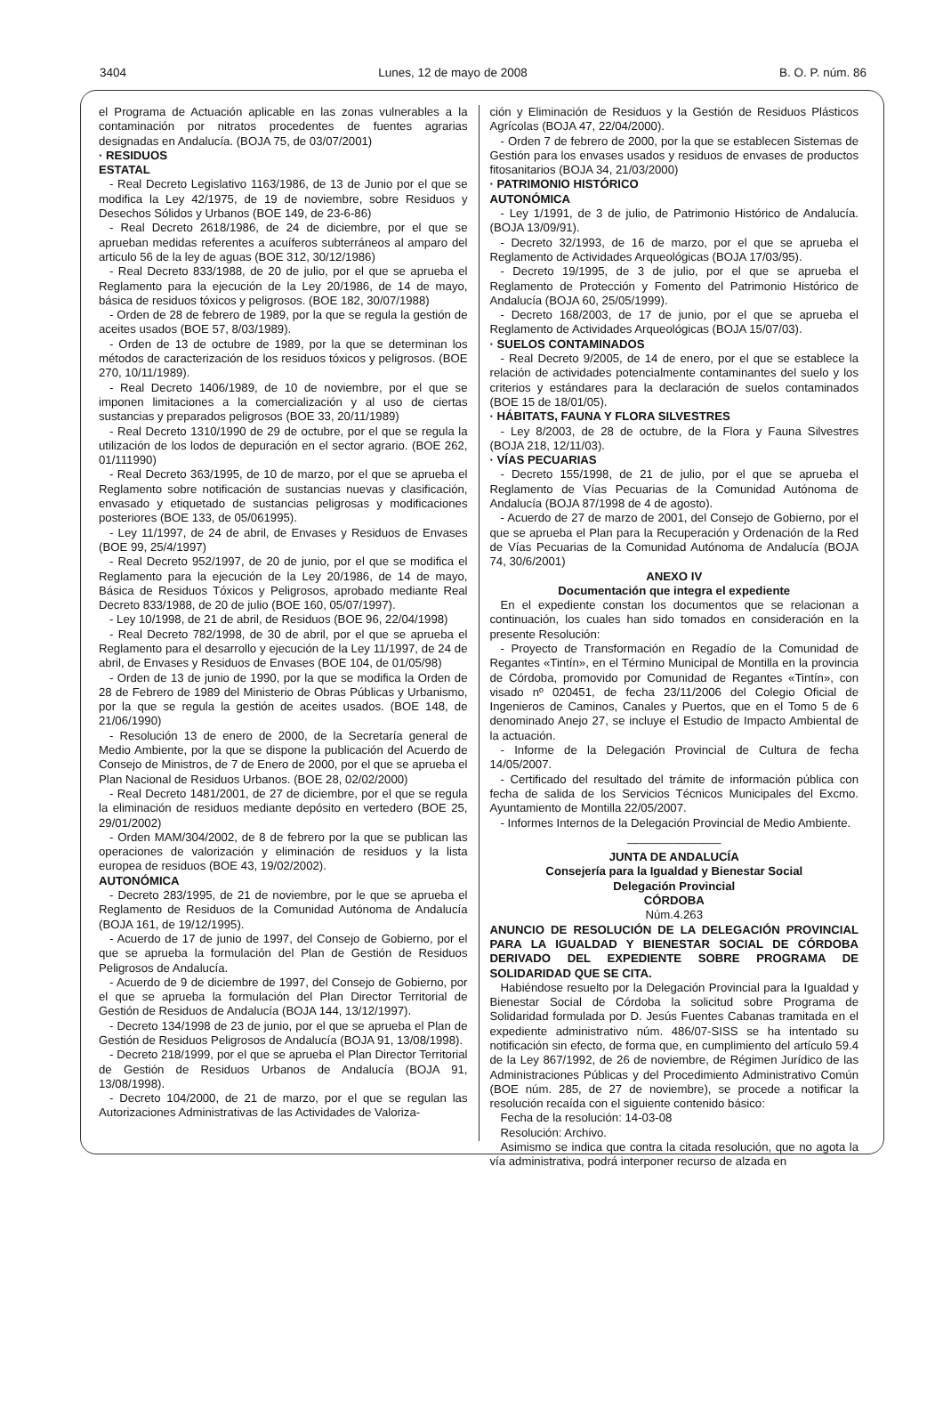3404 Lunes, 12 de mayo de 2008 B. O. P. núm. 86
el Programa de Actuación aplicable en las zonas vulnerables a la contaminación por nitratos procedentes de fuentes agrarias designadas en Andalucía. (BOJA 75, de 03/07/2001)
· RESIDUOS
ESTATAL
- Real Decreto Legislativo 1163/1986, de 13 de Junio por el que se modifica la Ley 42/1975, de 19 de noviembre, sobre Residuos y Desechos Sólidos y Urbanos (BOE 149, de 23-6-86)
- Real Decreto 2618/1986, de 24 de diciembre, por el que se aprueban medidas referentes a acuíferos subterráneos al amparo del articulo 56 de la ley de aguas (BOE 312, 30/12/1986)
- Real Decreto 833/1988, de 20 de julio, por el que se aprueba el Reglamento para la ejecución de la Ley 20/1986, de 14 de mayo, básica de residuos tóxicos y peligrosos. (BOE 182, 30/07/1988)
- Orden de 28 de febrero de 1989, por la que se regula la gestión de aceites usados (BOE 57, 8/03/1989).
- Orden de 13 de octubre de 1989, por la que se determinan los métodos de caracterización de los residuos tóxicos y peligrosos. (BOE 270, 10/11/1989).
- Real Decreto 1406/1989, de 10 de noviembre, por el que se imponen limitaciones a la comercialización y al uso de ciertas sustancias y preparados peligrosos (BOE 33, 20/11/1989)
- Real Decreto 1310/1990 de 29 de octubre, por el que se regula la utilización de los lodos de depuración en el sector agrario. (BOE 262, 01/111990)
- Real Decreto 363/1995, de 10 de marzo, por el que se aprueba el Reglamento sobre notificación de sustancias nuevas y clasificación, envasado y etiquetado de sustancias peligrosas y modificaciones posteriores (BOE 133, de 05/061995).
- Ley 11/1997, de 24 de abril, de Envases y Residuos de Envases (BOE 99, 25/4/1997)
- Real Decreto 952/1997, de 20 de junio, por el que se modifica el Reglamento para la ejecución de la Ley 20/1986, de 14 de mayo, Básica de Residuos Tóxicos y Peligrosos, aprobado mediante Real Decreto 833/1988, de 20 de julio (BOE 160, 05/07/1997).
- Ley 10/1998, de 21 de abril, de Residuos (BOE 96, 22/04/1998)
- Real Decreto 782/1998, de 30 de abril, por el que se aprueba el Reglamento para el desarrollo y ejecución de la Ley 11/1997, de 24 de abril, de Envases y Residuos de Envases (BOE 104, de 01/05/98)
- Orden de 13 de junio de 1990, por la que se modifica la Orden de 28 de Febrero de 1989 del Ministerio de Obras Públicas y Urbanismo, por la que se regula la gestión de aceites usados. (BOE 148, de 21/06/1990)
- Resolución 13 de enero de 2000, de la Secretaría general de Medio Ambiente, por la que se dispone la publicación del Acuerdo de Consejo de Ministros, de 7 de Enero de 2000, por el que se aprueba el Plan Nacional de Residuos Urbanos. (BOE 28, 02/02/2000)
- Real Decreto 1481/2001, de 27 de diciembre, por el que se regula la eliminación de residuos mediante depósito en vertedero (BOE 25, 29/01/2002)
- Orden MAM/304/2002, de 8 de febrero por la que se publican las operaciones de valorización y eliminación de residuos y la lista europea de residuos (BOE 43, 19/02/2002).
AUTONÓMICA
- Decreto 283/1995, de 21 de noviembre, por le que se aprueba el Reglamento de Residuos de la Comunidad Autónoma de Andalucía (BOJA 161, de 19/12/1995).
- Acuerdo de 17 de junio de 1997, del Consejo de Gobierno, por el que se aprueba la formulación del Plan de Gestión de Residuos Peligrosos de Andalucía.
- Acuerdo de 9 de diciembre de 1997, del Consejo de Gobierno, por el que se aprueba la formulación del Plan Director Territorial de Gestión de Residuos de Andalucía (BOJA 144, 13/12/1997).
- Decreto 134/1998 de 23 de junio, por el que se aprueba el Plan de Gestión de Residuos Peligrosos de Andalucía (BOJA 91, 13/08/1998).
- Decreto 218/1999, por el que se aprueba el Plan Director Territorial de Gestión de Residuos Urbanos de Andalucía (BOJA 91, 13/08/1998).
- Decreto 104/2000, de 21 de marzo, por el que se regulan las Autorizaciones Administrativas de las Actividades de Valoriza-
ción y Eliminación de Residuos y la Gestión de Residuos Plásticos Agrícolas (BOJA 47, 22/04/2000).
- Orden 7 de febrero de 2000, por la que se establecen Sistemas de Gestión para los envases usados y residuos de envases de productos fitosanitarios (BOJA 34, 21/03/2000)
· PATRIMONIO HISTÓRICO
AUTONÓMICA
- Ley 1/1991, de 3 de julio, de Patrimonio Histórico de Andalucía. (BOJA 13/09/91).
- Decreto 32/1993, de 16 de marzo, por el que se aprueba el Reglamento de Actividades Arqueológicas (BOJA 17/03/95).
- Decreto 19/1995, de 3 de julio, por el que se aprueba el Reglamento de Protección y Fomento del Patrimonio Histórico de Andalucía (BOJA 60, 25/05/1999).
- Decreto 168/2003, de 17 de junio, por el que se aprueba el Reglamento de Actividades Arqueológicas (BOJA 15/07/03).
· SUELOS CONTAMINADOS
- Real Decreto 9/2005, de 14 de enero, por el que se establece la relación de actividades potencialmente contaminantes del suelo y los criterios y estándares para la declaración de suelos contaminados (BOE 15 de 18/01/05).
· HÁBITATS, FAUNA Y FLORA SILVESTRES
- Ley 8/2003, de 28 de octubre, de la Flora y Fauna Silvestres (BOJA 218, 12/11/03).
· VÍAS PECUARIAS
- Decreto 155/1998, de 21 de julio, por el que se aprueba el Reglamento de Vías Pecuarias de la Comunidad Autónoma de Andalucía (BOJA 87/1998 de 4 de agosto).
- Acuerdo de 27 de marzo de 2001, del Consejo de Gobierno, por el que se aprueba el Plan para la Recuperación y Ordenación de la Red de Vías Pecuarias de la Comunidad Autónoma de Andalucía (BOJA 74, 30/6/2001)
ANEXO IV
Documentación que integra el expediente
En el expediente constan los documentos que se relacionan a continuación, los cuales han sido tomados en consideración en la presente Resolución:
- Proyecto de Transformación en Regadío de la Comunidad de Regantes «Tintín», en el Término Municipal de Montilla en la provincia de Córdoba, promovido por Comunidad de Regantes «Tintín», con visado nº 020451, de fecha 23/11/2006 del Colegio Oficial de Ingenieros de Caminos, Canales y Puertos, que en el Tomo 5 de 6 denominado Anejo 27, se incluye el Estudio de Impacto Ambiental de la actuación.
- Informe de la Delegación Provincial de Cultura de fecha 14/05/2007.
- Certificado del resultado del trámite de información pública con fecha de salida de los Servicios Técnicos Municipales del Excmo. Ayuntamiento de Montilla 22/05/2007.
- Informes Internos de la Delegación Provincial de Medio Ambiente.
————————
JUNTA DE ANDALUCÍA
Consejería para la Igualdad y Bienestar Social
Delegación Provincial
CÓRDOBA
Núm.4.263
ANUNCIO DE RESOLUCIÓN DE LA DELEGACIÓN PROVINCIAL PARA LA IGUALDAD Y BIENESTAR SOCIAL DE CÓRDOBA DERIVADO DEL EXPEDIENTE SOBRE PROGRAMA DE SOLIDARIDAD QUE SE CITA.
Habiéndose resuelto por la Delegación Provincial para la Igualdad y Bienestar Social de Córdoba la solicitud sobre Programa de Solidaridad formulada por D. Jesús Fuentes Cabanas tramitada en el expediente administrativo núm. 486/07-SISS se ha intentado su notificación sin efecto, de forma que, en cumplimiento del artículo 59.4 de la Ley 867/1992, de 26 de noviembre, de Régimen Jurídico de las Administraciones Públicas y del Procedimiento Administrativo Común (BOE núm. 285, de 27 de noviembre), se procede a notificar la resolución recaída con el siguiente contenido básico:
Fecha de la resolución: 14-03-08
Resolución: Archivo.
Asimismo se indica que contra la citada resolución, que no agota la vía administrativa, podrá interponer recurso de alzada en